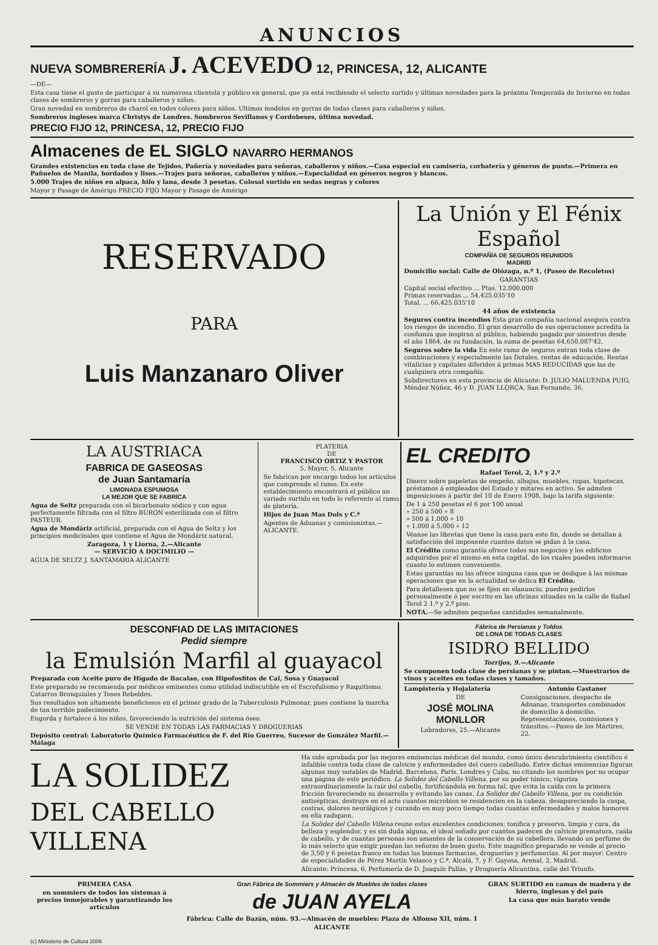ANUNCIOS
NUEVA SOMBRERERÍA J. ACEVEDO 12, PRINCESA, 12, ALICANTE
—DE—
Esta casa tiene el gusto de participar á su numerosa clientela y público en general, que ya está recibiendo el selecto surtido y últimas novedades para la próxima Temporada de Invierno en todas clases de sombreros y gorras para caballeros y niños.
Gran novedad en sombreros de charol en todos colores para niños. Ultimos modelos en gorras de todas clases para caballeros y niños.
Sombreros ingleses marca Christys de Londres. Sombreros Sevillanos y Cordobeses, última novedad.
PRECIO FIJO 12, PRINCESA, 12, PRECIO FIJO
Almacenes de EL SIGLO NAVARRO HERMANOS
Grandes existencias en toda clase de Tejidos, Pañería y novedades para señoras, caballeros y niños.—Casa especial en camisería, corbatería y géneros de punto.—Primera en Pañuelos de Manila, bordados y lisos.—Trajes para señoras, caballeros y niños.—Especialidad en géneros negros y blancos.
5.000 Trajes de niños en alpaca, hilo y lana, desde 3 pesetas. Colosal surtido en sedas negras y colores
Mayor y Pasage de Amérigo PRECIO FIJO Mayor y Pasage de Amérigo
RESERVADO
PARA
Luis Manzanaro Oliver
La Unión y El Fénix Español
COMPAÑÍA DE SEGUROS REUNIDOS
MADRID
Domicilio social: Calle de Olózaga, n.º 1, (Paseo de Recoletos)
GARANTIAS
Capital social efectivo ... Ptas. 12.000.000
Primas reservadas ... 54.425.035'10
Total. ... 66.425.035'10
44 años de existencia
Seguros contra incendios Esta gran compañía nacional asegura contra los riesgos de incendio. El gran desarrollo de sus operaciones acredita la confianza que inspiran al público, habiendo pagado por siniestros desde el año 1864, de su fundación, la suma de pesetas 64.650.087'42.
Seguros sobre la vida En este ramo de seguros entran toda clase de combinaciones y especialmente las Dotales, rentas de educación, Rentas vitalicias y capitales diferidos á primas MAS REDUCIDAS que las de cualquiera otra compañía.
Subdirectores en esta provincia de Alicante: D. JULIO MALUENDA PUIG, Méndez Núñez, 46 y D. JUAN LLORCA, San Fernando, 36.
LA AUSTRIACA
FABRICA DE GASEOSAS
de Juan Santamaría
LIMONADA ESPUMOSA
LA MEJOR QUE SE FABRICA
Agua de Seltz preparada con el bicarbonato sódico y con agua perfectamente filtrada con el filtro BURON esterilizada con el filtro PASTEUR.
Agua de Mondáriz artificial, preparada con el Agua de Seltz y los principios medicinales que contiene el Agua de Mondáriz natural.
Zaragoza, 1 y Liorna, 2.—Alicante
— SERVICIO A DOCIMILIO —
AGUA DE SELTZ J. SANTAMARIA ALICANTE
PLATERIA
DE
FRANCISCO ORTIZ Y PASTOR
5, Mayor, 5, Alicante
Se fabrican por encargo todos los artículos que comprende el ramo. En este establecimiento encontrará el público un variado surtido en todo lo referente al ramo de platería.
Hijos de Juan Mas Dols y C.ª
Agentes de Aduanas y comisionistas.—ALICANTE.
EL CREDITO
Rafael Terol, 2, 1.º y 2.º
Dinero sobre papeletas de empeño, alhajas, muebles, ropas, hipotecas, préstamos á empleados del Estado y mitares en activo. Se admiten imposiciones á partir del 10 de Enero 1908, bajo la tarifa siguiente:
De 1 á 250 pesetas el 6 por 100 anual
» 250 á 500 » 8
» 500 á 1.000 » 10
» 1.000 á 5.000 » 12
Véanse las libretas que tiene la casa para este fin, donde se detallan á satisfacción del imponente cuantos datos se pidan á la casa.
El Crédito como garantía ofrece todos sus negocios y los edificios adquiridos por el mismo en esta capital, de los cuales pueden informarse cuanto lo estimen conveniente.
Estas garantías no las ofrece ninguna casa que se dedique á las mismas operaciones que en la actualidad se delica El Crédito.
Para detallesen que no se fijen en elanuncio, pueden pedirlos personalmente ó por escrito en las oficinas situadas en la calle de Rafael Terol 2 1.º y 2.º piso.
NOTA.—Se admiten pequeñas cantidades semanalmente.
DESCONFIAD DE LAS IMITACIONES
Pedid siempre
la Emulsión Marfil al guayacol
Preparada con Aceite puro de Hígado de Bacalao, con Hipofosfitos de Cal, Sosa y Guayacol
Este preparado se recomienda por médicos eminentes como utilidad indiscutible en el Escrofulismo y Raquitismo, Catarros Bronquiales y Toses Rebeldes.
Sus resultados son altamente beneficiosos en el primer grado de la Tuberculosis Pulmonar, pues contiene la marcha de tan terrible padecimiento.
Engorda y fortalece á los niños, favoreciendo la nutrición del sistema óseo.
SE VENDE EN TODAS LAS FARMACIAS Y DROGUERIAS
Depósito central: Laboratorio Químico Farmacéutico de F. del Río Guerreo, Sucesor de González Marfil.—Málaga
Fábrica de Persianas y Toldos
DE LONA DE TODAS CLASES
ISIDRO BELLIDO
Torrijos, 9.—Alicante
Se componen toda clase de persianas y se pintan.—Muestrarios de vinos y aceites en todas clases y tamaños.
Lampistería y Hojalatería
DE
JOSÉ MOLINA MONLLOR
Labradores, 25.—Alicante
Antonio Castaner
Consignaciones, despacho de Adnanas, transportes combinados de domicilio á domicilio. Representaciones, comisiones y tránsitos.—Paseo de los Mártires, 22.
LA SOLIDEZ
DEL CABELLO
VILLENA
Ha sido aprobada por las mejores eminencias médicas del mundo, como único descubrimiento científico é infalible contra toda clase de calvicie y enfermedades del cuero cabelludo. Entre dichas eminencias figuran algunas muy notables de Madrid, Barcelona, París, Londres y Cuba, no citando los nombres por no ocupar una página de este periódico. La Solidez del Cabello Villena, por su poder tónico, vigoriza extraordinariamente la raíz del cabello, fortificándola en forma tal, que evita la caída con la primera fricción favoreciendo su desarrollo y evitando las canas. La Solidez del Cabello Villena, por su condición antisépticas, destruye en el acto cuantos microbios se residencien en la cabeza, desapareciendo la caspa, costras, dolores neurálgicos y curando en muy poco tiempo todas cuantas enfermedades y malos humores en ella radiquen.
La Solidez del Cabello Villena reune estas excelentes condiciones; tonifica y preserva, limpia y cura, da belleza y esplendor, y es sin duda alguna, el ideal soñado por cuantos padecen de calvicie prematura, caída de cabello, y de cuantas personas son amantes de la conservación de su cabellera, llevando un perfume de lo más selecto que exigir puedan las señoras de buen gusto. Este magnífico preparado se vende al precio de 3,50 y 6 pesetas frasco en todas las buenas farmacias, droguerías y perfumerías. Al por mayor: Centro de especialidades de Pérez Martín Velasco y C.ª, Alcalá, 7, y F. Gayosa, Arenal, 2, Madrid.
Alicante: Princesa, 6, Perfumería de D. Joaquín Pallás, y Droguería Alicantina, calle del Triunfo.
PRIMERA CASA
en sommiers de todos los sistemas á precios inmejorables y garantizando los artículos
Gran Fábrica de Sommiers y Almacén de Muebles de todas clases
de JUAN AYELA
Fábrica: Calle de Bazán, núm. 93.—Almacén de muebles: Plaza de Alfonso XII, núm. 1
ALICANTE
GRAN SURTIDO en camas de madera y de hierro, inglesas y del país
La casa que más barato vende
(c) Ministerio de Cultura 2006